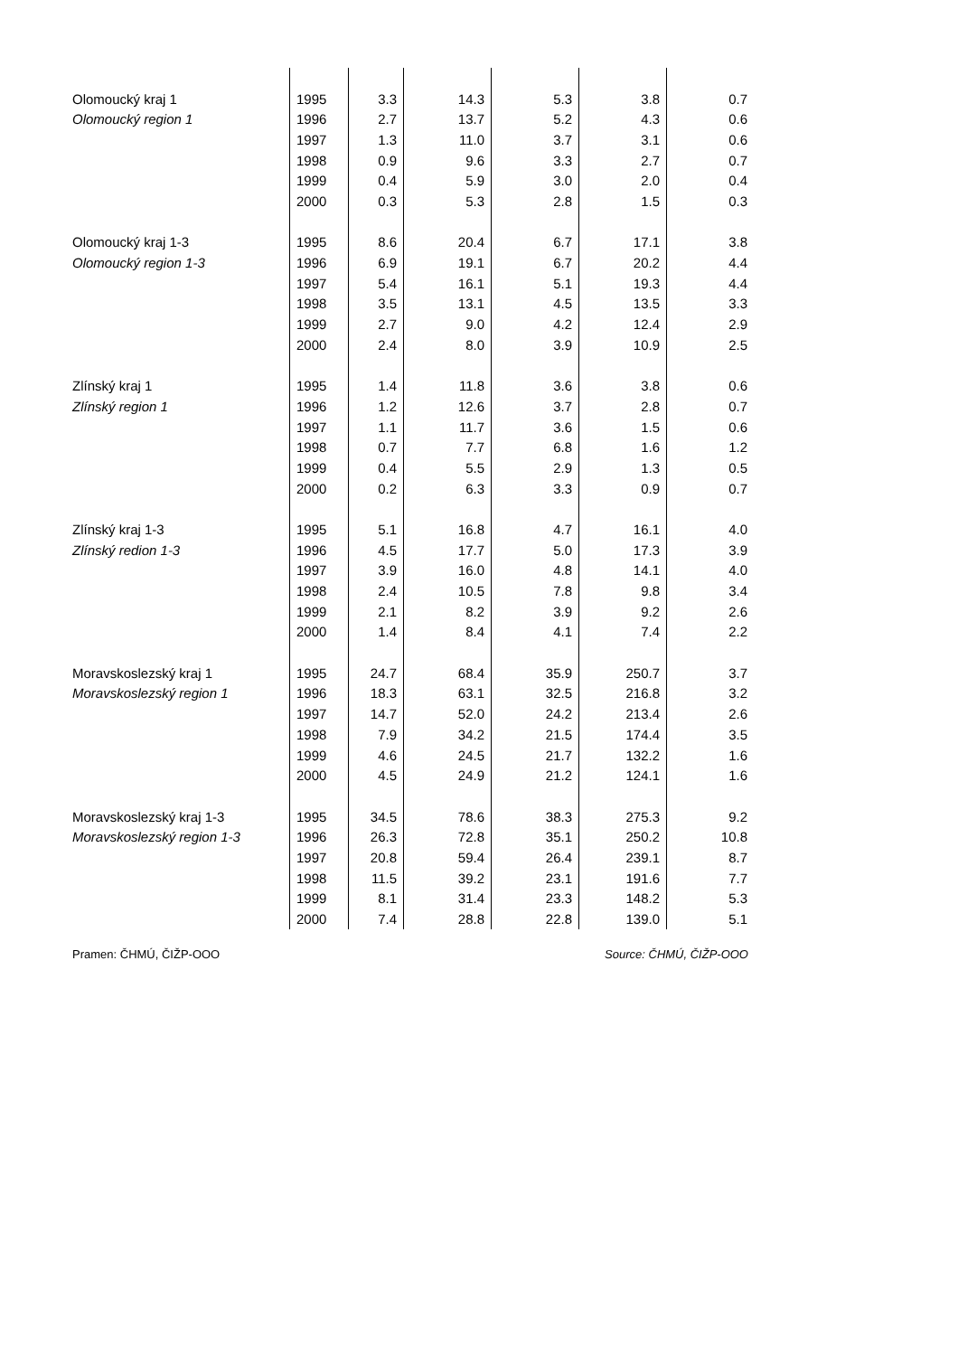| Olomoucký kraj 1 | 1995 | 3.3 | 14.3 | 5.3 | 3.8 | 0.7 |
| Olomoucký region 1 | 1996 | 2.7 | 13.7 | 5.2 | 4.3 | 0.6 |
| | 1997 | 1.3 | 11.0 | 3.7 | 3.1 | 0.6 |
| | 1998 | 0.9 | 9.6 | 3.3 | 2.7 | 0.7 |
| | 1999 | 0.4 | 5.9 | 3.0 | 2.0 | 0.4 |
| | 2000 | 0.3 | 5.3 | 2.8 | 1.5 | 0.3 |
| Olomoucký kraj 1-3 | 1995 | 8.6 | 20.4 | 6.7 | 17.1 | 3.8 |
| Olomoucký region 1-3 | 1996 | 6.9 | 19.1 | 6.7 | 20.2 | 4.4 |
| | 1997 | 5.4 | 16.1 | 5.1 | 19.3 | 4.4 |
| | 1998 | 3.5 | 13.1 | 4.5 | 13.5 | 3.3 |
| | 1999 | 2.7 | 9.0 | 4.2 | 12.4 | 2.9 |
| | 2000 | 2.4 | 8.0 | 3.9 | 10.9 | 2.5 |
| Zlínský kraj 1 | 1995 | 1.4 | 11.8 | 3.6 | 3.8 | 0.6 |
| Zlínský region 1 | 1996 | 1.2 | 12.6 | 3.7 | 2.8 | 0.7 |
| | 1997 | 1.1 | 11.7 | 3.6 | 1.5 | 0.6 |
| | 1998 | 0.7 | 7.7 | 6.8 | 1.6 | 1.2 |
| | 1999 | 0.4 | 5.5 | 2.9 | 1.3 | 0.5 |
| | 2000 | 0.2 | 6.3 | 3.3 | 0.9 | 0.7 |
| Zlínský kraj 1-3 | 1995 | 5.1 | 16.8 | 4.7 | 16.1 | 4.0 |
| Zlínský redion 1-3 | 1996 | 4.5 | 17.7 | 5.0 | 17.3 | 3.9 |
| | 1997 | 3.9 | 16.0 | 4.8 | 14.1 | 4.0 |
| | 1998 | 2.4 | 10.5 | 7.8 | 9.8 | 3.4 |
| | 1999 | 2.1 | 8.2 | 3.9 | 9.2 | 2.6 |
| | 2000 | 1.4 | 8.4 | 4.1 | 7.4 | 2.2 |
| Moravskoslezský kraj 1 | 1995 | 24.7 | 68.4 | 35.9 | 250.7 | 3.7 |
| Moravskoslezský region 1 | 1996 | 18.3 | 63.1 | 32.5 | 216.8 | 3.2 |
| | 1997 | 14.7 | 52.0 | 24.2 | 213.4 | 2.6 |
| | 1998 | 7.9 | 34.2 | 21.5 | 174.4 | 3.5 |
| | 1999 | 4.6 | 24.5 | 21.7 | 132.2 | 1.6 |
| | 2000 | 4.5 | 24.9 | 21.2 | 124.1 | 1.6 |
| Moravskoslezský kraj 1-3 | 1995 | 34.5 | 78.6 | 38.3 | 275.3 | 9.2 |
| Moravskoslezský region 1-3 | 1996 | 26.3 | 72.8 | 35.1 | 250.2 | 10.8 |
| | 1997 | 20.8 | 59.4 | 26.4 | 239.1 | 8.7 |
| | 1998 | 11.5 | 39.2 | 23.1 | 191.6 | 7.7 |
| | 1999 | 8.1 | 31.4 | 23.3 | 148.2 | 5.3 |
| | 2000 | 7.4 | 28.8 | 22.8 | 139.0 | 5.1 |
Pramen: ČHMÚ, ČIŽP-OOO Source: ČHMÚ, ČIŽP-OOO